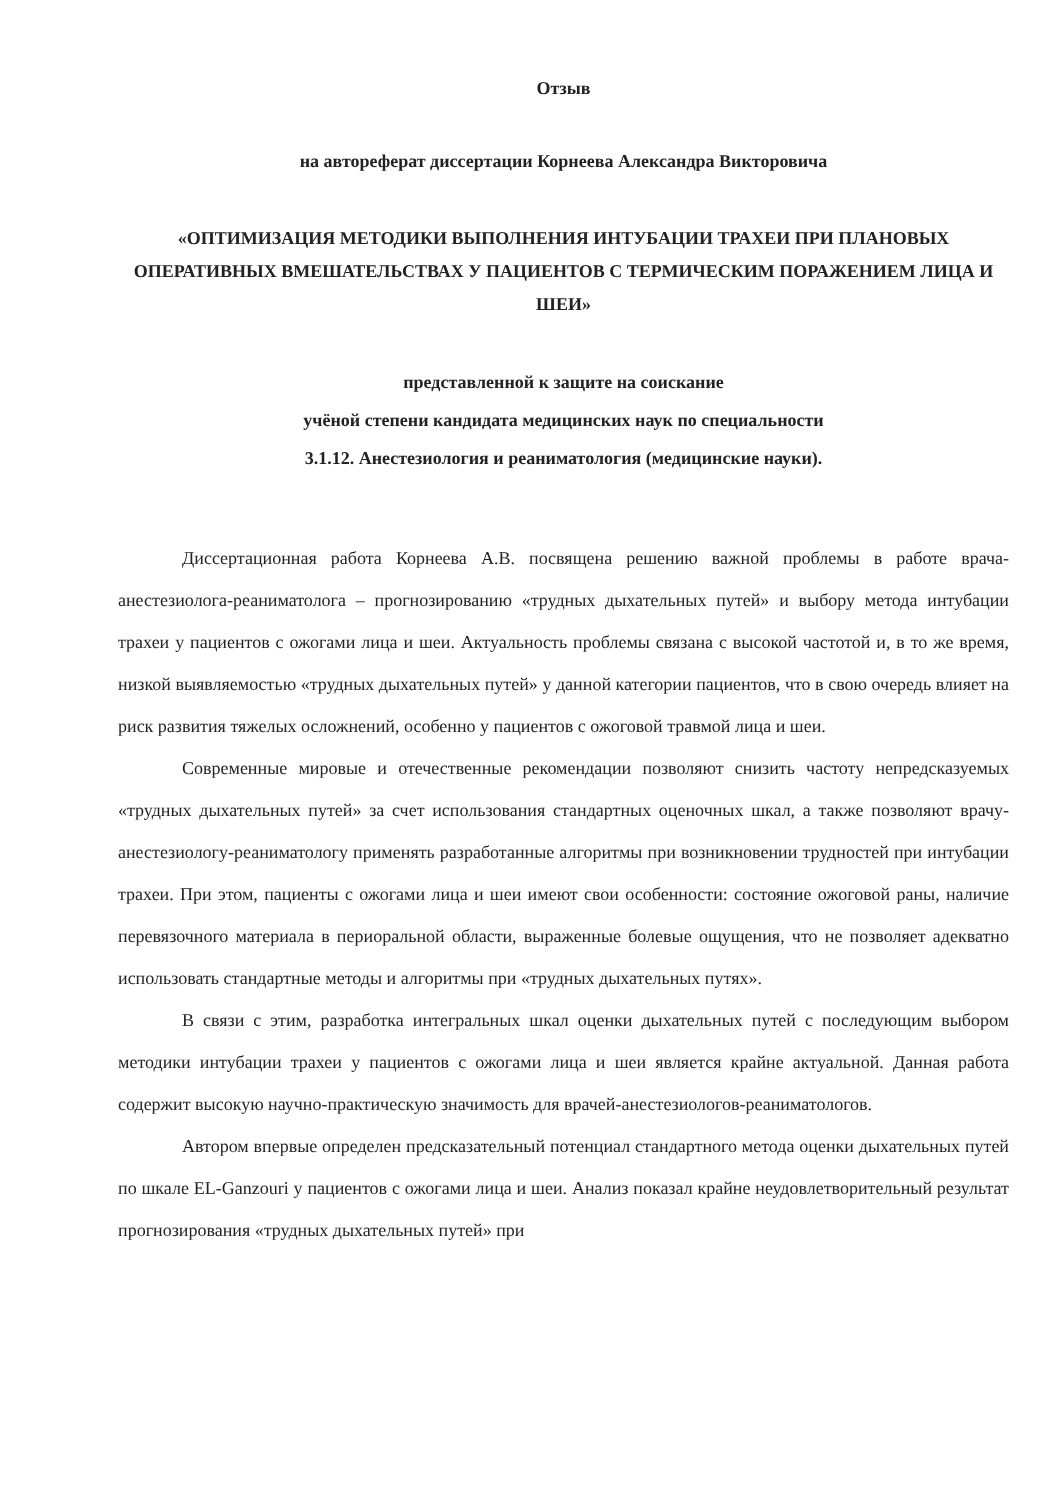Отзыв
на автореферат диссертации Корнеева Александра Викторовича
«ОПТИМИЗАЦИЯ МЕТОДИКИ ВЫПОЛНЕНИЯ ИНТУБАЦИИ ТРАХЕИ ПРИ ПЛАНОВЫХ ОПЕРАТИВНЫХ ВМЕШАТЕЛЬСТВАХ У ПАЦИЕНТОВ С ТЕРМИЧЕСКИМ ПОРАЖЕНИЕМ ЛИЦА И ШЕИ»
представленной к защите на соискание
учёной степени кандидата медицинских наук по специальности
3.1.12. Анестезиология и реаниматология (медицинские науки).
Диссертационная работа Корнеева А.В. посвящена решению важной проблемы в работе врача-анестезиолога-реаниматолога – прогнозированию «трудных дыхательных путей» и выбору метода интубации трахеи у пациентов с ожогами лица и шеи. Актуальность проблемы связана с высокой частотой и, в то же время, низкой выявляемостью «трудных дыхательных путей» у данной категории пациентов, что в свою очередь влияет на риск развития тяжелых осложнений, особенно у пациентов с ожоговой травмой лица и шеи.
Современные мировые и отечественные рекомендации позволяют снизить частоту непредсказуемых «трудных дыхательных путей» за счет использования стандартных оценочных шкал, а также позволяют врачу-анестезиологу-реаниматологу применять разработанные алгоритмы при возникновении трудностей при интубации трахеи. При этом, пациенты с ожогами лица и шеи имеют свои особенности: состояние ожоговой раны, наличие перевязочного материала в периоральной области, выраженные болевые ощущения, что не позволяет адекватно использовать стандартные методы и алгоритмы при «трудных дыхательных путях».
В связи с этим, разработка интегральных шкал оценки дыхательных путей с последующим выбором методики интубации трахеи у пациентов с ожогами лица и шеи является крайне актуальной. Данная работа содержит высокую научно-практическую значимость для врачей-анестезиологов-реаниматологов.
Автором впервые определен предсказательный потенциал стандартного метода оценки дыхательных путей по шкале EL-Ganzouri у пациентов с ожогами лица и шеи. Анализ показал крайне неудовлетворительный результат прогнозирования «трудных дыхательных путей» при